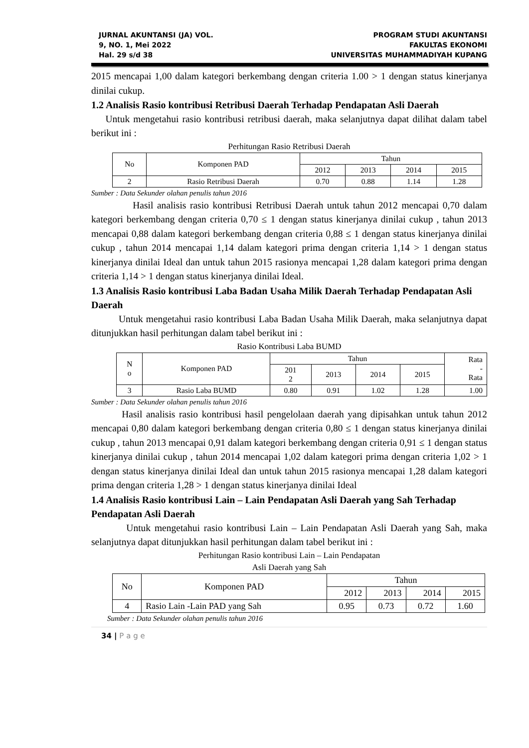JURNAL AKUNTANSI (JA) VOL.
9, NO. 1, Mei 2022
Hal. 29 s/d 38
PROGRAM STUDI AKUNTANSI
FAKULTAS EKONOMI
UNIVERSITAS MUHAMMADIYAH KUPANG
2015 mencapai 1,00 dalam kategori berkembang dengan criteria 1.00 > 1 dengan status kinerjanya dinilai cukup.
1.2 Analisis Rasio kontribusi Retribusi Daerah Terhadap Pendapatan Asli Daerah
Untuk mengetahui rasio kontribusi retribusi daerah, maka selanjutnya dapat dilihat dalam tabel berikut ini :
Perhitungan Rasio Retribusi Daerah
| No | Komponen PAD | Tahun | | | |
| --- | --- | --- | --- | --- | --- |
| | | 2012 | 2013 | 2014 | 2015 |
| 2 | Rasio Retribusi Daerah | 0.70 | 0.88 | 1.14 | 1.28 |
Sumber : Data Sekunder olahan penulis tahun 2016
Hasil analisis rasio kontribusi Retribusi Daerah untuk tahun 2012 mencapai 0,70 dalam kategori berkembang dengan criteria 0,70 ≤ 1 dengan status kinerjanya dinilai cukup , tahun 2013 mencapai 0,88 dalam kategori berkembang dengan criteria 0,88 ≤ 1 dengan status kinerjanya dinilai cukup , tahun 2014 mencapai 1,14 dalam kategori prima dengan criteria 1,14 > 1 dengan status kinerjanya dinilai Ideal dan untuk tahun 2015 rasionya mencapai 1,28 dalam kategori prima dengan criteria 1,14 > 1 dengan status kinerjanya dinilai Ideal.
1.3 Analisis Rasio kontribusi Laba Badan Usaha Milik Daerah Terhadap Pendapatan Asli Daerah
Untuk mengetahui rasio kontribusi Laba Badan Usaha Milik Daerah, maka selanjutnya dapat ditunjukkan hasil perhitungan dalam tabel berikut ini :
Rasio Kontribusi Laba BUMD
| N o | Komponen PAD | Tahun | | | | Rata - Rata |
| --- | --- | --- | --- | --- | --- | --- |
| | | 201 2 | 2013 | 2014 | 2015 | |
| 3 | Rasio Laba BUMD | 0.80 | 0.91 | 1.02 | 1.28 | 1.00 |
Sumber : Data Sekunder olahan penulis tahun 2016
Hasil analisis rasio kontribusi hasil pengelolaan daerah yang dipisahkan untuk tahun 2012 mencapai 0,80 dalam kategori berkembang dengan criteria 0,80 ≤ 1 dengan status kinerjanya dinilai cukup , tahun 2013 mencapai 0,91 dalam kategori berkembang dengan criteria 0,91 ≤ 1 dengan status kinerjanya dinilai cukup , tahun 2014 mencapai 1,02 dalam kategori prima dengan criteria 1,02 > 1 dengan status kinerjanya dinilai Ideal dan untuk tahun 2015 rasionya mencapai 1,28 dalam kategori prima dengan criteria 1,28 > 1 dengan status kinerjanya dinilai Ideal
1.4 Analisis Rasio kontribusi Lain – Lain Pendapatan Asli Daerah yang Sah Terhadap Pendapatan Asli Daerah
Untuk mengetahui rasio kontribusi Lain – Lain Pendapatan Asli Daerah yang Sah, maka selanjutnya dapat ditunjukkan hasil perhitungan dalam tabel berikut ini :
Perhitungan Rasio kontribusi Lain – Lain Pendapatan
Asli Daerah yang Sah
| No | Komponen PAD | Tahun | | | |
| --- | --- | --- | --- | --- | --- |
| | | 2012 | 2013 | 2014 | 2015 |
| 4 | Rasio Lain -Lain PAD yang Sah | 0.95 | 0.73 | 0.72 | 1.60 |
Sumber : Data Sekunder olahan penulis tahun 2016
34 | P a g e